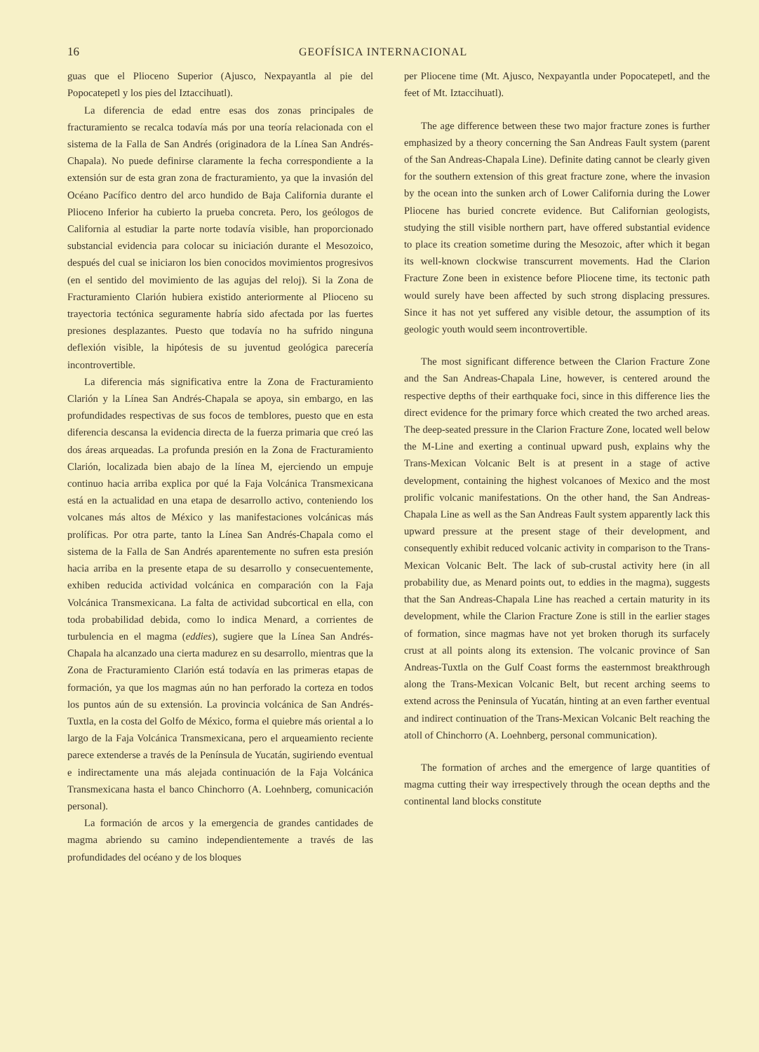16 GEOFÍSICA INTERNACIONAL
guas que el Plioceno Superior (Ajusco, Nexpayantla al pie del Popocatepetl y los pies del Iztaccihuatl).
La diferencia de edad entre esas dos zonas principales de fracturamiento se recalca todavía más por una teoría relacionada con el sistema de la Falla de San Andrés (originadora de la Línea San Andrés-Chapala). No puede definirse claramente la fecha correspondiente a la extensión sur de esta gran zona de fracturamiento, ya que la invasión del Océano Pacífico dentro del arco hundido de Baja California durante el Plioceno Inferior ha cubierto la prueba concreta. Pero, los geólogos de California al estudiar la parte norte todavía visible, han proporcionado substancial evidencia para colocar su iniciación durante el Mesozoico, después del cual se iniciaron los bien conocidos movimientos progresivos (en el sentido del movimiento de las agujas del reloj). Si la Zona de Fracturamiento Clarión hubiera existido anteriormente al Plioceno su trayectoria tectónica seguramente habría sido afectada por las fuertes presiones desplazantes. Puesto que todavía no ha sufrido ninguna deflexión visible, la hipótesis de su juventud geológica parecería incontrovertible.
La diferencia más significativa entre la Zona de Fracturamiento Clarión y la Línea San Andrés-Chapala se apoya, sin embargo, en las profundidades respectivas de sus focos de temblores, puesto que en esta diferencia descansa la evidencia directa de la fuerza primaria que creó las dos áreas arqueadas. La profunda presión en la Zona de Fracturamiento Clarión, localizada bien abajo de la línea M, ejerciendo un empuje continuo hacia arriba explica por qué la Faja Volcánica Transmexicana está en la actualidad en una etapa de desarrollo activo, conteniendo los volcanes más altos de México y las manifestaciones volcánicas más prolíficas. Por otra parte, tanto la Línea San Andrés-Chapala como el sistema de la Falla de San Andrés aparentemente no sufren esta presión hacia arriba en la presente etapa de su desarrollo y consecuentemente, exhiben reducida actividad volcánica en comparación con la Faja Volcánica Transmexicana. La falta de actividad subcortical en ella, con toda probabilidad debida, como lo indica Menard, a corrientes de turbulencia en el magma (eddies), sugiere que la Línea San Andrés-Chapala ha alcanzado una cierta madurez en su desarrollo, mientras que la Zona de Fracturamiento Clarión está todavía en las primeras etapas de formación, ya que los magmas aún no han perforado la corteza en todos los puntos aún de su extensión. La provincia volcánica de San Andrés-Tuxtla, en la costa del Golfo de México, forma el quiebre más oriental a lo largo de la Faja Volcánica Transmexicana, pero el arqueamiento reciente parece extenderse a través de la Península de Yucatán, sugiriendo eventual e indirectamente una más alejada continuación de la Faja Volcánica Transmexicana hasta el banco Chinchorro (A. Loehnberg, comunicación personal).
La formación de arcos y la emergencia de grandes cantidades de magma abriendo su camino independientemente a través de las profundidades del océano y de los bloques
per Pliocene time (Mt. Ajusco, Nexpayantla under Popocatepetl, and the feet of Mt. Iztaccihuatl).
The age difference between these two major fracture zones is further emphasized by a theory concerning the San Andreas Fault system (parent of the San Andreas-Chapala Line). Definite dating cannot be clearly given for the southern extension of this great fracture zone, where the invasion by the ocean into the sunken arch of Lower California during the Lower Pliocene has buried concrete evidence. But Californian geologists, studying the still visible northern part, have offered substantial evidence to place its creation sometime during the Mesozoic, after which it began its well-known clockwise transcurrent movements. Had the Clarion Fracture Zone been in existence before Pliocene time, its tectonic path would surely have been affected by such strong displacing pressures. Since it has not yet suffered any visible detour, the assumption of its geologic youth would seem incontrovertible.
The most significant difference between the Clarion Fracture Zone and the San Andreas-Chapala Line, however, is centered around the respective depths of their earthquake foci, since in this difference lies the direct evidence for the primary force which created the two arched areas. The deep-seated pressure in the Clarion Fracture Zone, located well below the M-Line and exerting a continual upward push, explains why the Trans-Mexican Volcanic Belt is at present in a stage of active development, containing the highest volcanoes of Mexico and the most prolific volcanic manifestations. On the other hand, the San Andreas-Chapala Line as well as the San Andreas Fault system apparently lack this upward pressure at the present stage of their development, and consequently exhibit reduced volcanic activity in comparison to the Trans-Mexican Volcanic Belt. The lack of sub-crustal activity here (in all probability due, as Menard points out, to eddies in the magma), suggests that the San Andreas-Chapala Line has reached a certain maturity in its development, while the Clarion Fracture Zone is still in the earlier stages of formation, since magmas have not yet broken thorugh its surfacely crust at all points along its extension. The volcanic province of San Andreas-Tuxtla on the Gulf Coast forms the easternmost breakthrough along the Trans-Mexican Volcanic Belt, but recent arching seems to extend across the Peninsula of Yucatán, hinting at an even farther eventual and indirect continuation of the Trans-Mexican Volcanic Belt reaching the atoll of Chinchorro (A. Loehnberg, personal communication).
The formation of arches and the emergence of large quantities of magma cutting their way irrespectively through the ocean depths and the continental land blocks constitute